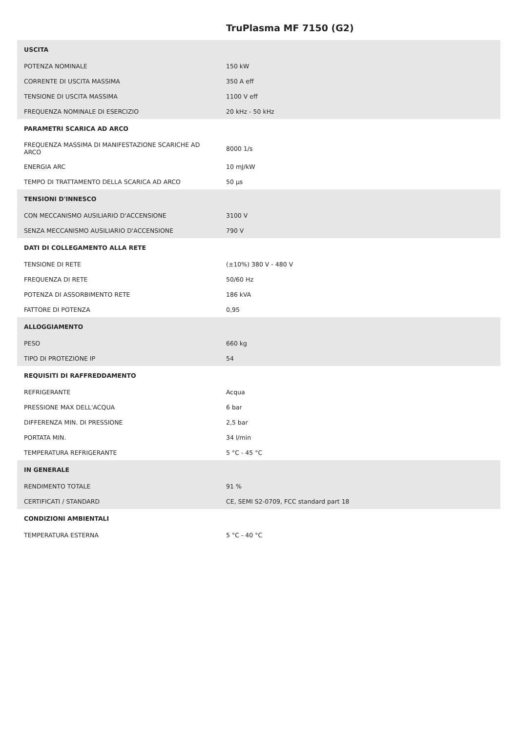TruPlasma MF 7150 (G2)
| USCITA | |
| --- | --- |
| POTENZA NOMINALE | 150 kW |
| CORRENTE DI USCITA MASSIMA | 350 A eff |
| TENSIONE DI USCITA MASSIMA | 1100 V eff |
| FREQUENZA NOMINALE DI ESERCIZIO | 20 kHz - 50 kHz |
| PARAMETRI SCARICA AD ARCO | |
| FREQUENZA MASSIMA DI MANIFESTAZIONE SCARICHE AD ARCO | 8000 1/s |
| ENERGIA ARC | 10 mJ/kW |
| TEMPO DI TRATTAMENTO DELLA SCARICA AD ARCO | 50 µs |
| TENSIONI D'INNESCO | |
| CON MECCANISMO AUSILIARIO D'ACCENSIONE | 3100 V |
| SENZA MECCANISMO AUSILIARIO D'ACCENSIONE | 790 V |
| DATI DI COLLEGAMENTO ALLA RETE | |
| TENSIONE DI RETE | (±10%) 380 V - 480 V |
| FREQUENZA DI RETE | 50/60 Hz |
| POTENZA DI ASSORBIMENTO RETE | 186 kVA |
| FATTORE DI POTENZA | 0,95 |
| ALLOGGIAMENTO | |
| PESO | 660 kg |
| TIPO DI PROTEZIONE IP | 54 |
| REQUISITI DI RAFFREDDAMENTO | |
| REFRIGERANTE | Acqua |
| PRESSIONE MAX DELL'ACQUA | 6 bar |
| DIFFERENZA MIN. DI PRESSIONE | 2,5 bar |
| PORTATA MIN. | 34 l/min |
| TEMPERATURA REFRIGERANTE | 5 °C - 45 °C |
| IN GENERALE | |
| RENDIMENTO TOTALE | 91 % |
| CERTIFICATI / STANDARD | CE, SEMI S2-0709, FCC standard part 18 |
| CONDIZIONI AMBIENTALI | |
| TEMPERATURA ESTERNA | 5 °C - 40 °C |